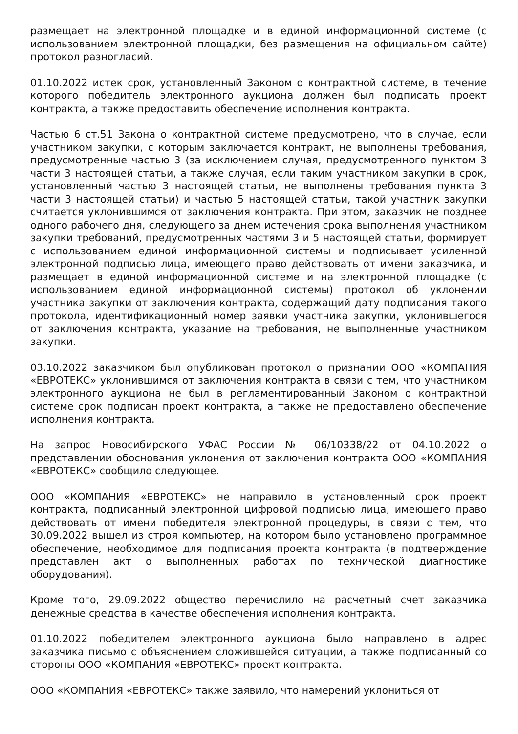размещает на электронной площадке и в единой информационной системе (с использованием электронной площадки, без размещения на официальном сайте) протокол разногласий.
01.10.2022 истек срок, установленный Законом о контрактной системе, в течение которого победитель электронного аукциона должен был подписать проект контракта, а также предоставить обеспечение исполнения контракта.
Частью 6 ст.51 Закона о контрактной системе предусмотрено, что в случае, если участником закупки, с которым заключается контракт, не выполнены требования, предусмотренные частью 3 (за исключением случая, предусмотренного пунктом 3 части 3 настоящей статьи, а также случая, если таким участником закупки в срок, установленный частью 3 настоящей статьи, не выполнены требования пункта 3 части 3 настоящей статьи) и частью 5 настоящей статьи, такой участник закупки считается уклонившимся от заключения контракта. При этом, заказчик не позднее одного рабочего дня, следующего за днем истечения срока выполнения участником закупки требований, предусмотренных частями 3 и 5 настоящей статьи, формирует с использованием единой информационной системы и подписывает усиленной электронной подписью лица, имеющего право действовать от имени заказчика, и размещает в единой информационной системе и на электронной площадке (с использованием единой информационной системы) протокол об уклонении участника закупки от заключения контракта, содержащий дату подписания такого протокола, идентификационный номер заявки участника закупки, уклонившегося от заключения контракта, указание на требования, не выполненные участником закупки.
03.10.2022 заказчиком был опубликован протокол о признании ООО «КОМПАНИЯ «ЕВРОТЕКС» уклонившимся от заключения контракта в связи с тем, что участником электронного аукциона не был в регламентированный Законом о контрактной системе срок подписан проект контракта, а также не предоставлено обеспечение исполнения контракта.
На запрос Новосибирского УФАС России № 06/10338/22 от 04.10.2022 о представлении обоснования уклонения от заключения контракта ООО «КОМПАНИЯ «ЕВРОТЕКС» сообщило следующее.
ООО «КОМПАНИЯ «ЕВРОТЕКС» не направило в установленный срок проект контракта, подписанный электронной цифровой подписью лица, имеющего право действовать от имени победителя электронной процедуры, в связи с тем, что 30.09.2022 вышел из строя компьютер, на котором было установлено программное обеспечение, необходимое для подписания проекта контракта (в подтверждение представлен акт о выполненных работах по технической диагностике оборудования).
Кроме того, 29.09.2022 общество перечислило на расчетный счет заказчика денежные средства в качестве обеспечения исполнения контракта.
01.10.2022 победителем электронного аукциона было направлено в адрес заказчика письмо с объяснением сложившейся ситуации, а также подписанный со стороны ООО «КОМПАНИЯ «ЕВРОТЕКС» проект контракта.
ООО «КОМПАНИЯ «ЕВРОТЕКС» также заявило, что намерений уклониться от